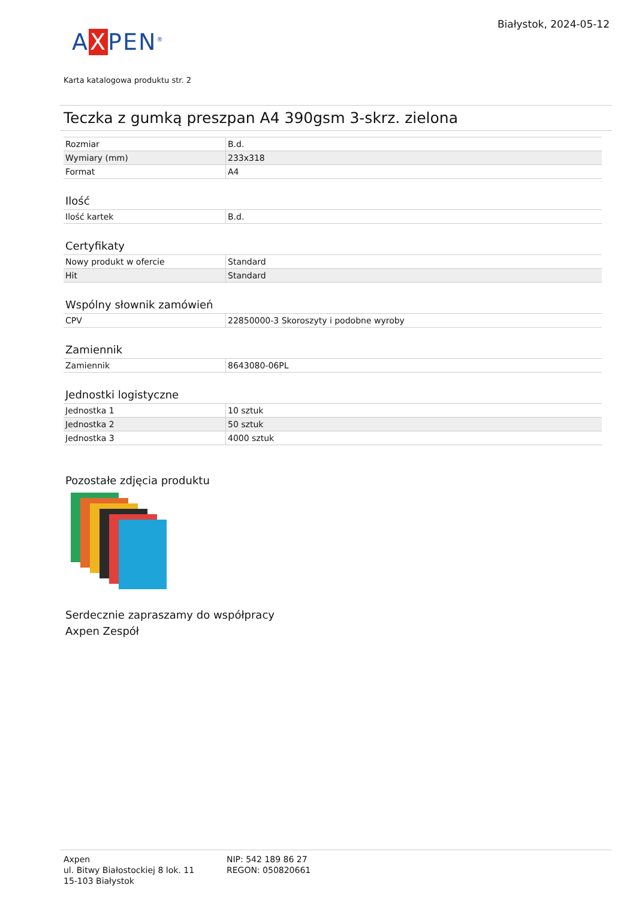AXPEN<sup>®</sup>
Białystok, 2024-05-12
Karta katalogowa produktu str. 2
Teczka z gumką preszpan A4 390gsm 3-skrz. zielona
| Rozmiar | B.d. |
| Wymiary (mm) | 233x318 |
| Format | A4 |
Ilość
| Ilość kartek | B.d. |
Certyfikaty
| Nowy produkt w ofercie | Standard |
| Hit | Standard |
Wspólny słownik zamówień
| CPV | 22850000-3 Skoroszyty i podobne wyroby |
Zamiennik
| Zamiennik | 8643080-06PL |
Jednostki logistyczne
| Jednostka 1 | 10 sztuk |
| Jednostka 2 | 50 sztuk |
| Jednostka 3 | 4000 sztuk |
Pozostałe zdjęcia produktu
Serdecznie zapraszamy do współpracy
Axpen Zespół
Axpen
ul. Bitwy Białostockiej 8 lok. 11
15-103 Białystok
NIP: 542 189 86 27
REGON: 050820661